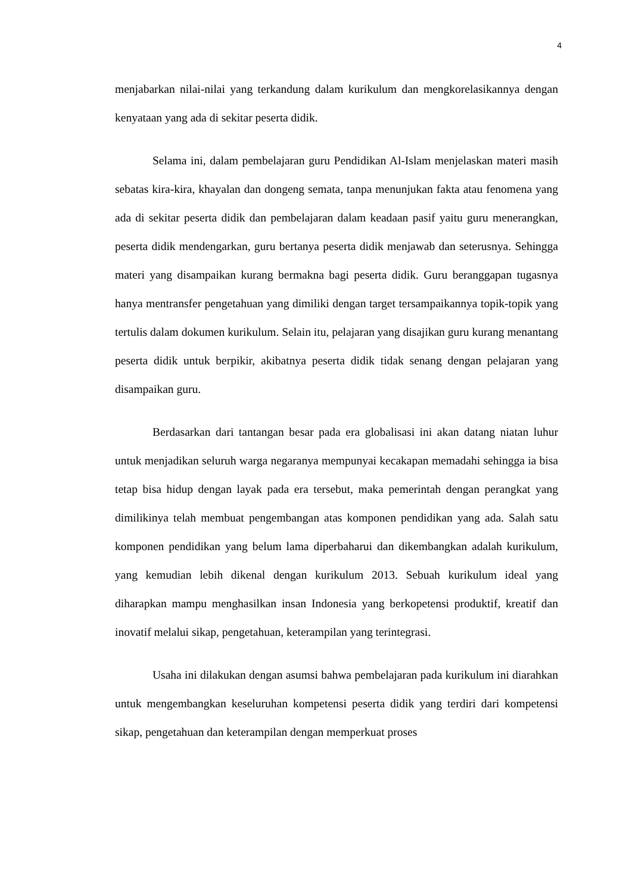4
menjabarkan nilai-nilai yang terkandung dalam kurikulum dan mengkorelasikannya dengan kenyataan yang ada di sekitar peserta didik.
Selama ini, dalam pembelajaran guru Pendidikan Al-Islam menjelaskan materi masih sebatas kira-kira, khayalan dan dongeng semata, tanpa menunjukan fakta atau fenomena yang ada di sekitar peserta didik dan pembelajaran dalam keadaan pasif yaitu guru menerangkan, peserta didik mendengarkan, guru bertanya peserta didik menjawab dan seterusnya. Sehingga materi yang disampaikan kurang bermakna bagi peserta didik. Guru beranggapan tugasnya hanya mentransfer pengetahuan yang dimiliki dengan target tersampaikannya topik-topik yang tertulis dalam dokumen kurikulum. Selain itu, pelajaran yang disajikan guru kurang menantang peserta didik untuk berpikir, akibatnya peserta didik tidak senang dengan pelajaran yang disampaikan guru.
Berdasarkan dari tantangan besar pada era globalisasi ini akan datang niatan luhur untuk menjadikan seluruh warga negaranya mempunyai kecakapan memadahi sehingga ia bisa tetap bisa hidup dengan layak pada era tersebut, maka pemerintah dengan perangkat yang dimilikinya telah membuat pengembangan atas komponen pendidikan yang ada. Salah satu komponen pendidikan yang belum lama diperbaharui dan dikembangkan adalah kurikulum, yang kemudian lebih dikenal dengan kurikulum 2013. Sebuah kurikulum ideal yang diharapkan mampu menghasilkan insan Indonesia yang berkopetensi produktif, kreatif dan inovatif melalui sikap, pengetahuan, keterampilan yang terintegrasi.
Usaha ini dilakukan dengan asumsi bahwa pembelajaran pada kurikulum ini diarahkan untuk mengembangkan keseluruhan kompetensi peserta didik yang terdiri dari kompetensi sikap, pengetahuan dan keterampilan dengan memperkuat proses